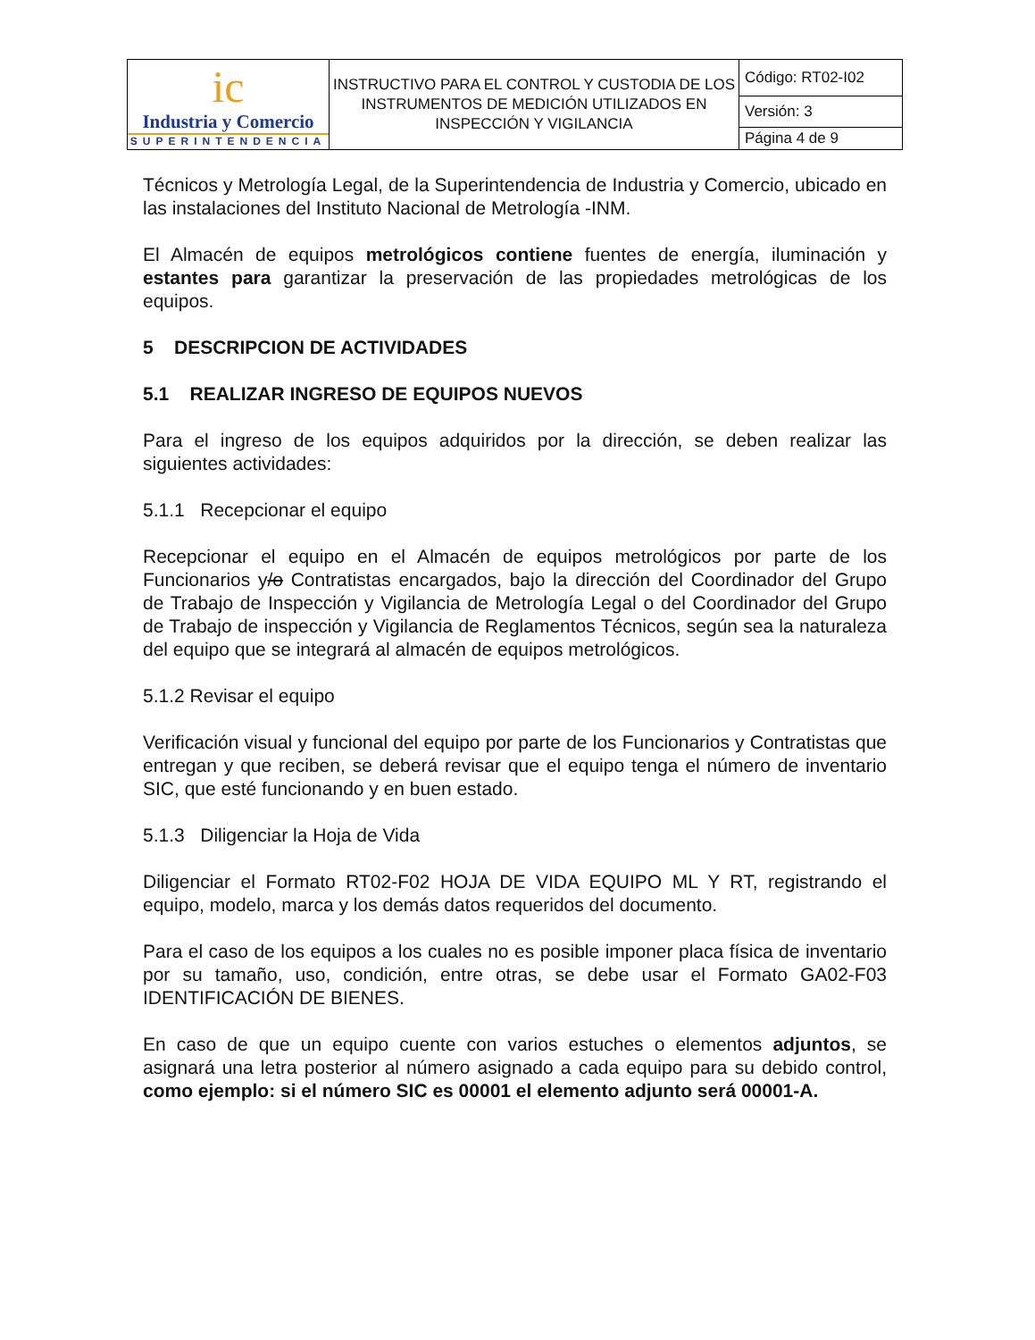| ic Industria y Comercio SUPERINTENDENCIA | INSTRUCTIVO PARA EL CONTROL Y CUSTODIA DE LOS INSTRUMENTOS DE MEDICIÓN UTILIZADOS EN INSPECCIÓN Y VIGILANCIA | Código: RT02-I02 |
| | | Versión: 3 |
| | | Página 4 de 9 |
Técnicos y Metrología Legal, de la Superintendencia de Industria y Comercio, ubicado en las instalaciones del Instituto Nacional de Metrología -INM.
El Almacén de equipos metrológicos contiene fuentes de energía, iluminación y estantes para garantizar la preservación de las propiedades metrológicas de los equipos.
5 DESCRIPCION DE ACTIVIDADES
5.1 REALIZAR INGRESO DE EQUIPOS NUEVOS
Para el ingreso de los equipos adquiridos por la dirección, se deben realizar las siguientes actividades:
5.1.1 Recepcionar el equipo
Recepcionar el equipo en el Almacén de equipos metrológicos por parte de los Funcionarios y/o Contratistas encargados, bajo la dirección del Coordinador del Grupo de Trabajo de Inspección y Vigilancia de Metrología Legal o del Coordinador del Grupo de Trabajo de inspección y Vigilancia de Reglamentos Técnicos, según sea la naturaleza del equipo que se integrará al almacén de equipos metrológicos.
5.1.2 Revisar el equipo
Verificación visual y funcional del equipo por parte de los Funcionarios y Contratistas que entregan y que reciben, se deberá revisar que el equipo tenga el número de inventario SIC, que esté funcionando y en buen estado.
5.1.3 Diligenciar la Hoja de Vida
Diligenciar el Formato RT02-F02 HOJA DE VIDA EQUIPO ML Y RT, registrando el equipo, modelo, marca y los demás datos requeridos del documento.
Para el caso de los equipos a los cuales no es posible imponer placa física de inventario por su tamaño, uso, condición, entre otras, se debe usar el Formato GA02-F03 IDENTIFICACIÓN DE BIENES.
En caso de que un equipo cuente con varios estuches o elementos adjuntos, se asignará una letra posterior al número asignado a cada equipo para su debido control, como ejemplo: si el número SIC es 00001 el elemento adjunto será 00001-A.